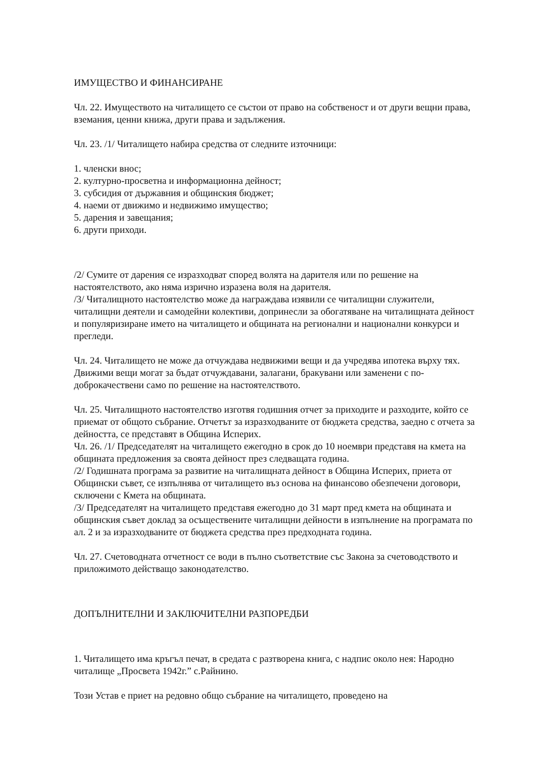ИМУЩЕСТВО И ФИНАНСИРАНЕ
Чл. 22. Имуществото на читалището се състои от право на собственост и от други вещни права, вземания, ценни книжа, други права и задължения.
Чл. 23. /1/ Читалището набира средства от следните източници:
1. членски внос;
2. културно-просветна и информационна дейност;
3. субсидия от държавния и общинския бюджет;
4. наеми от движимо и недвижимо имущество;
5. дарения и завещания;
6. други приходи.
/2/ Сумите от дарения се изразходват според волята на дарителя или по решение на настоятелството, ако няма изрично изразена воля на дарителя.
/3/ Читалищното настоятелство може да награждава изявили се читалищни служители, читалищни деятели и самодейни колективи, допринесли за обогатяване на читалищната дейност и популяризиране името на читалището и общината на регионални и национални конкурси и прегледи.
Чл. 24. Читалището не може да отчуждава недвижими вещи и да учредява ипотека върху тях. Движими вещи могат за бъдат отчуждавани, залагани, бракувани или заменени с по-доброкачествени само по решение на настоятелството.
Чл. 25. Читалищното настоятелство изготвя годишния отчет за приходите и разходите, който се приемат от общото събрание. Отчетът за изразходваните от бюджета средства, заедно с отчета за дейността, се представят в Община Исперих.
Чл. 26. /1/ Председателят на читалището ежегодно в срок до 10 ноември представя на кмета на общината предложения за своята дейност през следващата година.
/2/ Годишната програма за развитие на читалищната дейност в Община Исперих, приета от Общински съвет, се изпълнява от читалището въз основа на финансово обезпечени договори, сключени с Кмета на общината.
/3/ Председателят на читалището представя ежегодно до 31 март пред кмета на общината и общинския съвет доклад за осъществените читалищни дейности в изпълнение на програмата по ал. 2 и за изразходваните от бюджета средства през предходната година.
Чл. 27. Счетоводната отчетност се води в пълно съответствие със Закона за счетоводството и приложимото действащо законодателство.
ДОПЪЛНИТЕЛНИ И ЗАКЛЮЧИТЕЛНИ РАЗПОРЕДБИ
1. Читалището има кръгъл печат, в средата с разтворена книга, с надпис около нея: Народно читалище „Просвета 1942г.” с.Райнино.
Този Устав е приет на редовно общо събрание на читалището, проведено на